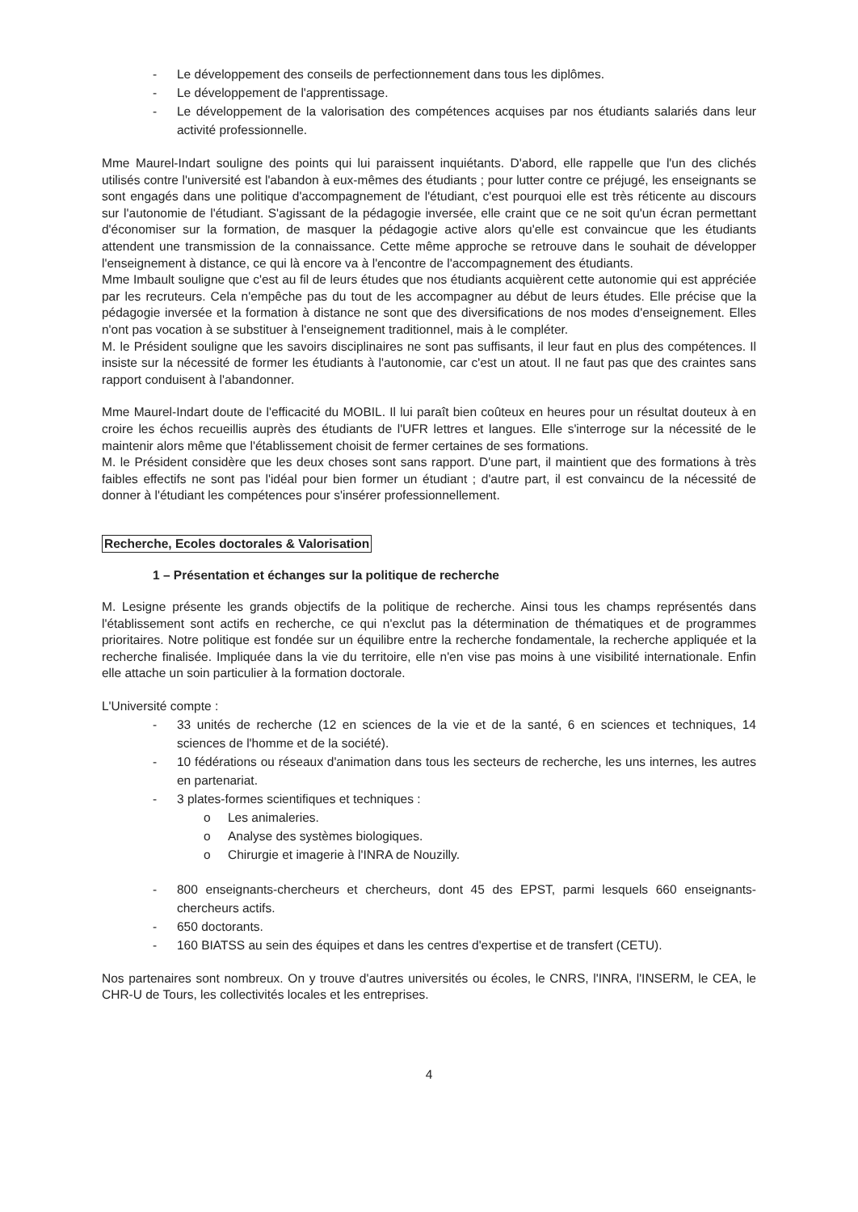- Le développement des conseils de perfectionnement dans tous les diplômes.
- Le développement de l'apprentissage.
- Le développement de la valorisation des compétences acquises par nos étudiants salariés dans leur activité professionnelle.
Mme Maurel-Indart souligne des points qui lui paraissent inquiétants. D'abord, elle rappelle que l'un des clichés utilisés contre l'université est l'abandon à eux-mêmes des étudiants ; pour lutter contre ce préjugé, les enseignants se sont engagés dans une politique d'accompagnement de l'étudiant, c'est pourquoi elle est très réticente au discours sur l'autonomie de l'étudiant. S'agissant de la pédagogie inversée, elle craint que ce ne soit qu'un écran permettant d'économiser sur la formation, de masquer la pédagogie active alors qu'elle est convaincue que les étudiants attendent une transmission de la connaissance. Cette même approche se retrouve dans le souhait de développer l'enseignement à distance, ce qui là encore va à l'encontre de l'accompagnement des étudiants.
Mme Imbault souligne que c'est au fil de leurs études que nos étudiants acquièrent cette autonomie qui est appréciée par les recruteurs. Cela n'empêche pas du tout de les accompagner au début de leurs études. Elle précise que la pédagogie inversée et la formation à distance ne sont que des diversifications de nos modes d'enseignement. Elles n'ont pas vocation à se substituer à l'enseignement traditionnel, mais à le compléter.
M. le Président souligne que les savoirs disciplinaires ne sont pas suffisants, il leur faut en plus des compétences. Il insiste sur la nécessité de former les étudiants à l'autonomie, car c'est un atout. Il ne faut pas que des craintes sans rapport conduisent à l'abandonner.
Mme Maurel-Indart doute de l'efficacité du MOBIL. Il lui paraît bien coûteux en heures pour un résultat douteux à en croire les échos recueillis auprès des étudiants de l'UFR lettres et langues. Elle s'interroge sur la nécessité de le maintenir alors même que l'établissement choisit de fermer certaines de ses formations.
M. le Président considère que les deux choses sont sans rapport. D'une part, il maintient que des formations à très faibles effectifs ne sont pas l'idéal pour bien former un étudiant ; d'autre part, il est convaincu de la nécessité de donner à l'étudiant les compétences pour s'insérer professionnellement.
Recherche, Ecoles doctorales & Valorisation
1 – Présentation et échanges sur la politique de recherche
M. Lesigne présente les grands objectifs de la politique de recherche. Ainsi tous les champs représentés dans l'établissement sont actifs en recherche, ce qui n'exclut pas la détermination de thématiques et de programmes prioritaires. Notre politique est fondée sur un équilibre entre la recherche fondamentale, la recherche appliquée et la recherche finalisée. Impliquée dans la vie du territoire, elle n'en vise pas moins à une visibilité internationale. Enfin elle attache un soin particulier à la formation doctorale.
L'Université compte :
- 33 unités de recherche (12 en sciences de la vie et de la santé, 6 en sciences et techniques, 14 sciences de l'homme et de la société).
- 10 fédérations ou réseaux d'animation dans tous les secteurs de recherche, les uns internes, les autres en partenariat.
- 3 plates-formes scientifiques et techniques :
o Les animaleries.
o Analyse des systèmes biologiques.
o Chirurgie et imagerie à l'INRA de Nouzilly.
- 800 enseignants-chercheurs et chercheurs, dont 45 des EPST, parmi lesquels 660 enseignants-chercheurs actifs.
- 650 doctorants.
- 160 BIATSS au sein des équipes et dans les centres d'expertise et de transfert (CETU).
Nos partenaires sont nombreux. On y trouve d'autres universités ou écoles, le CNRS, l'INRA, l'INSERM, le CEA, le CHR-U de Tours, les collectivités locales et les entreprises.
4